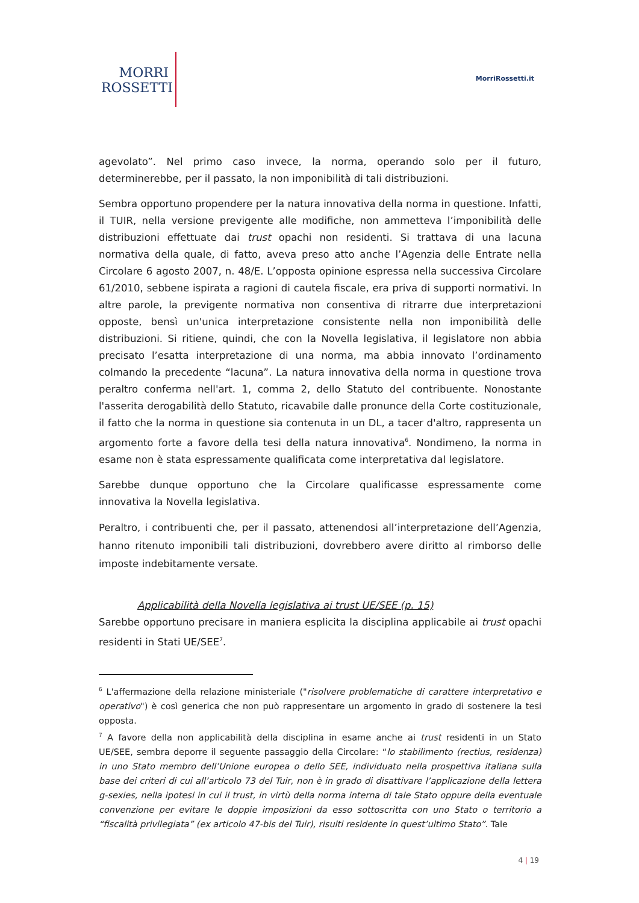MORRI
ROSSETTI
MorriRossetti.it
agevolato”. Nel primo caso invece, la norma, operando solo per il futuro, determinerebbe, per il passato, la non imponibilità di tali distribuzioni.
Sembra opportuno propendere per la natura innovativa della norma in questione. Infatti, il TUIR, nella versione previgente alle modifiche, non ammetteva l’imponibilità delle distribuzioni effettuate dai trust opachi non residenti. Si trattava di una lacuna normativa della quale, di fatto, aveva preso atto anche l’Agenzia delle Entrate nella Circolare 6 agosto 2007, n. 48/E. L’opposta opinione espressa nella successiva Circolare 61/2010, sebbene ispirata a ragioni di cautela fiscale, era priva di supporti normativi. In altre parole, la previgente normativa non consentiva di ritrarre due interpretazioni opposte, bensì un'unica interpretazione consistente nella non imponibilità delle distribuzioni. Si ritiene, quindi, che con la Novella legislativa, il legislatore non abbia precisato l’esatta interpretazione di una norma, ma abbia innovato l’ordinamento colmando la precedente “lacuna”. La natura innovativa della norma in questione trova peraltro conferma nell'art. 1, comma 2, dello Statuto del contribuente. Nonostante l'asserita derogabilità dello Statuto, ricavabile dalle pronunce della Corte costituzionale, il fatto che la norma in questione sia contenuta in un DL, a tacer d'altro, rappresenta un argomento forte a favore della tesi della natura innovativa<sup>6</sup>. Nondimeno, la norma in esame non è stata espressamente qualificata come interpretativa dal legislatore.
Sarebbe dunque opportuno che la Circolare qualificasse espressamente come innovativa la Novella legislativa.
Peraltro, i contribuenti che, per il passato, attenendosi all’interpretazione dell’Agenzia, hanno ritenuto imponibili tali distribuzioni, dovrebbero avere diritto al rimborso delle imposte indebitamente versate.
Applicabilità della Novella legislativa ai trust UE/SEE (p. 15)
Sarebbe opportuno precisare in maniera esplicita la disciplina applicabile ai trust opachi residenti in Stati UE/SEE<sup>7</sup>.
<sup>6</sup> L'affermazione della relazione ministeriale ("risolvere problematiche di carattere interpretativo e operativo") è così generica che non può rappresentare un argomento in grado di sostenere la tesi opposta.
<sup>7</sup> A favore della non applicabilità della disciplina in esame anche ai trust residenti in un Stato UE/SEE, sembra deporre il seguente passaggio della Circolare: “lo stabilimento (rectius, residenza) in uno Stato membro dell’Unione europea o dello SEE, individuato nella prospettiva italiana sulla base dei criteri di cui all’articolo 73 del Tuir, non è in grado di disattivare l’applicazione della lettera g-sexies, nella ipotesi in cui il trust, in virtù della norma interna di tale Stato oppure della eventuale convenzione per evitare le doppie imposizioni da esso sottoscritta con uno Stato o territorio a “fiscalità privilegiata” (ex articolo 47-bis del Tuir), risulti residente in quest’ultimo Stato”. Tale
4 | 19